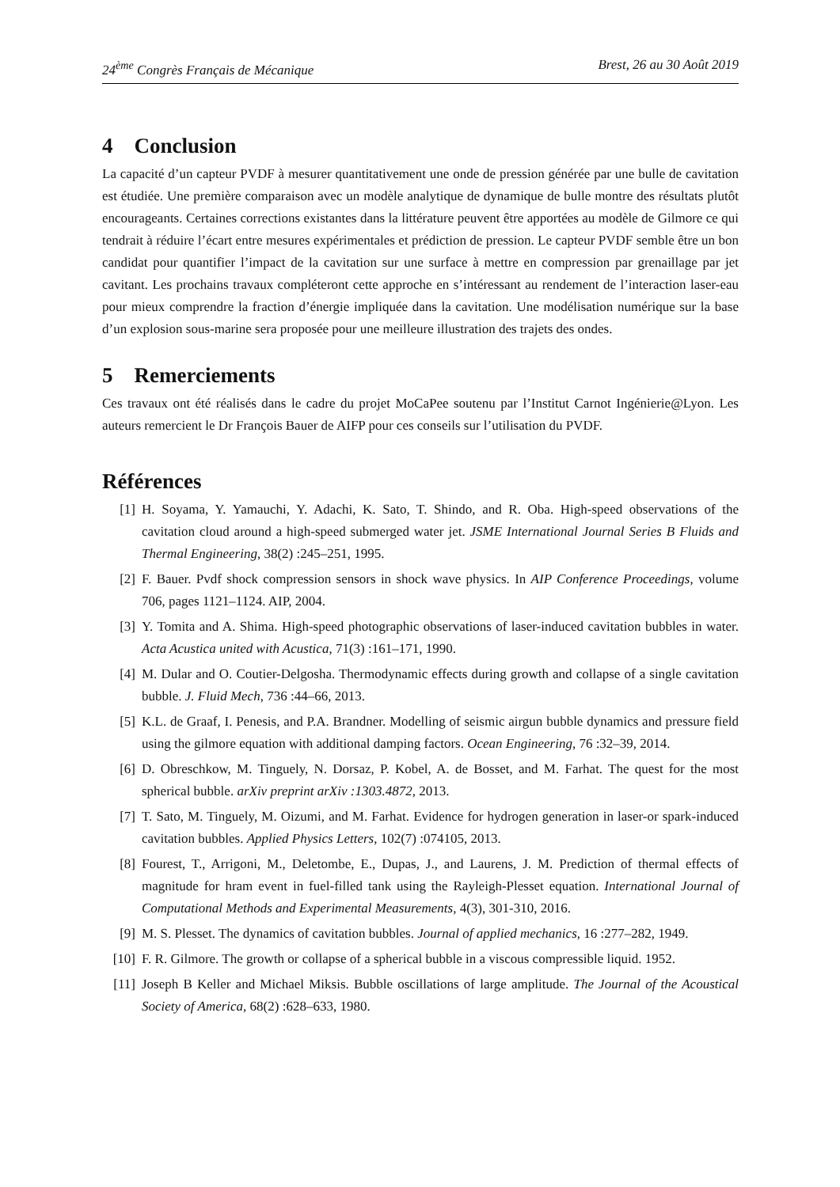24<sup>ème</sup> Congrès Français de Mécanique Brest, 26 au 30 Août 2019
4 Conclusion
La capacité d’un capteur PVDF à mesurer quantitativement une onde de pression générée par une bulle de cavitation est étudiée. Une première comparaison avec un modèle analytique de dynamique de bulle montre des résultats plutôt encourageants. Certaines corrections existantes dans la littérature peuvent être apportées au modèle de Gilmore ce qui tendrait à réduire l’écart entre mesures expérimentales et prédiction de pression. Le capteur PVDF semble être un bon candidat pour quantifier l’impact de la cavitation sur une surface à mettre en compression par grenaillage par jet cavitant. Les prochains travaux compléteront cette approche en s’intéressant au rendement de l’interaction laser-eau pour mieux comprendre la fraction d’énergie impliquée dans la cavitation. Une modélisation numérique sur la base d’un explosion sous-marine sera proposée pour une meilleure illustration des trajets des ondes.
5 Remerciements
Ces travaux ont été réalisés dans le cadre du projet MoCaPee soutenu par l’Institut Carnot Ingénierie@Lyon. Les auteurs remercient le Dr François Bauer de AIFP pour ces conseils sur l’utilisation du PVDF.
Références
[1] H. Soyama, Y. Yamauchi, Y. Adachi, K. Sato, T. Shindo, and R. Oba. High-speed observations of the cavitation cloud around a high-speed submerged water jet. JSME International Journal Series B Fluids and Thermal Engineering, 38(2) :245–251, 1995.
[2] F. Bauer. Pvdf shock compression sensors in shock wave physics. In AIP Conference Proceedings, volume 706, pages 1121–1124. AIP, 2004.
[3] Y. Tomita and A. Shima. High-speed photographic observations of laser-induced cavitation bubbles in water. Acta Acustica united with Acustica, 71(3) :161–171, 1990.
[4] M. Dular and O. Coutier-Delgosha. Thermodynamic effects during growth and collapse of a single cavitation bubble. J. Fluid Mech, 736 :44–66, 2013.
[5] K.L. de Graaf, I. Penesis, and P.A. Brandner. Modelling of seismic airgun bubble dynamics and pressure field using the gilmore equation with additional damping factors. Ocean Engineering, 76 :32–39, 2014.
[6] D. Obreschkow, M. Tinguely, N. Dorsaz, P. Kobel, A. de Bosset, and M. Farhat. The quest for the most spherical bubble. arXiv preprint arXiv :1303.4872, 2013.
[7] T. Sato, M. Tinguely, M. Oizumi, and M. Farhat. Evidence for hydrogen generation in laser-or spark-induced cavitation bubbles. Applied Physics Letters, 102(7) :074105, 2013.
[8] Fourest, T., Arrigoni, M., Deletombe, E., Dupas, J., and Laurens, J. M. Prediction of thermal effects of magnitude for hram event in fuel-filled tank using the Rayleigh-Plesset equation. International Journal of Computational Methods and Experimental Measurements, 4(3), 301-310, 2016.
[9] M. S. Plesset. The dynamics of cavitation bubbles. Journal of applied mechanics, 16 :277–282, 1949.
[10] F. R. Gilmore. The growth or collapse of a spherical bubble in a viscous compressible liquid. 1952.
[11] Joseph B Keller and Michael Miksis. Bubble oscillations of large amplitude. The Journal of the Acoustical Society of America, 68(2) :628–633, 1980.